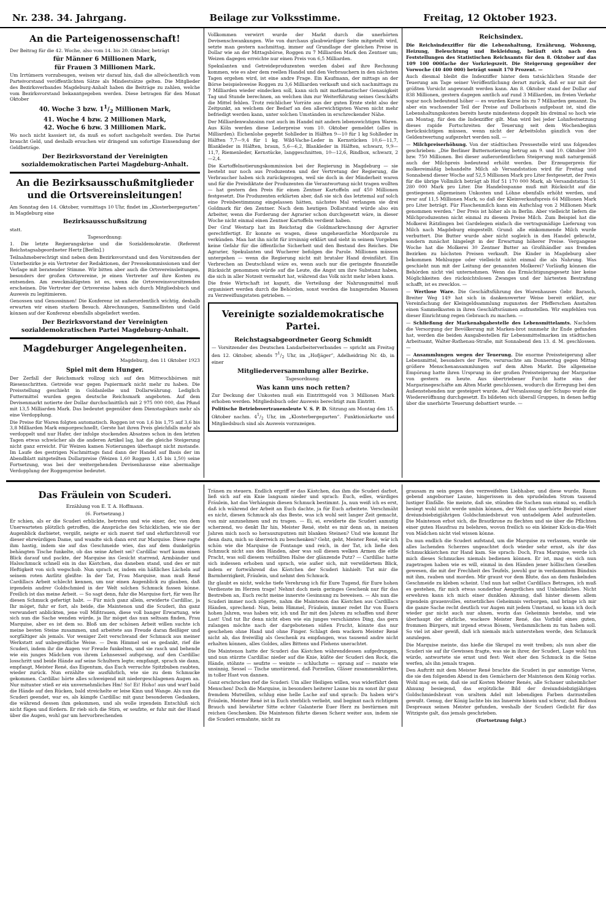Nr. 238. 34. Jahrgang. Beilage zur Volksstimme. Freitag, 12 Oktober 1923.
An die Parteigenossenschaft!
Der Beitrag für die 42. Woche, also vom 14. bis 20. Oktober, beträgt
für Männer 6 Millionen Mark,
für Frauen 3 Millionen Mark.
Um Irrtümern vorzubeugen, weisen wir darauf hin, daß die allwöchentlich vom Parteivorstand veröffentlichten Sätze als Mindestsätze gelten. Die Mitglieder des Bezirksverbandes Magdeburg-Anhalt haben die Beiträge zu zahlen, welche vom Bezirksvorstand bekanntgegeben werden. Diese betragen für den Monat Oktober
40. Woche 3 bzw. 11/2 Millionen Mark,
41. Woche 4 bzw. 2 Millionen Mark,
42. Woche 6 bzw. 3 Millionen Mark.
Wo noch nicht kassiert ist, da muß es sofort nachgeholt werden. Die Partei braucht Geld, und deshalb ersuchen wir dringend um sofortige Einsendung der Geldbeträge.
Der Bezirksvorstand der Vereinigten sozialdemokratischen Partei Magdeburg-Anhalt.
An die Bezirksausschußmitglieder und die Ortsvereinsleitungen!
Am Sonntag den 14. Oktober, vormittags 10 Uhr, findet im „Klosterbergegarten“ in Magdeburg eine
Bezirksausschußsitzung
statt.
Tagesordnung:
1. Die letzte Regierungskrise und die Sozialdemokratie. (Referent Reichstagsabgeordneter Hertz [Berlin].)
Teilnahmeberechtigt sind neben dem Bezirksvorstand und den Vorsitzenden der Unterbezirke je ein Vertreter der Redaktionen, der Pressekommissionen und der Verlage mit beratender Stimme. Wir bitten aber auch die Ortsvereinsleitungen, besonders der großen Ortsvereine, je einen Vertreter auf ihre Kosten zu entsenden. Am zweckmäßigsten ist es, wenn die Ortsvereinsvorsitzenden erscheinen. Die Vertreter der Ortsvereine haben sich durch Mitgliedsbuch und Ausweis zu legitimieren.
Genossen und Genossinnen! Die Konferenz ist außerordentlich wichtig, deshalb erwarten wir einen starken Besuch. Abrechnungen, Sammellisten und Geld können auf der Konferenz ebenfalls abgeliefert werden.
Der Bezirksvorstand der Vereinigten sozialdemokratischen Partei Magdeburg-Anhalt.
Magdeburger Angelegenheiten.
Magdeburg, den 11 Oktober 1923
Spiel mit dem Hunger.
Der Zerfall der Reichsmark vollzog sich auf den Mittwochbörsen mit Riesenschritten. Getreide war gegen Papiermark nicht mehr zu haben. Die Preisstellung geschieht in Goldanleihe und Dollarwährung. Lediglich Futtermittel wurden gegen deutsche Reichsmark angeboten. Auf dem Devisenmarkt notierte der Dollar durchschnittlich mit 2 975 000 000, das Pfund mit 13,5 Milliarden Mark. Das bedeutet gegenüber dem Dienstagskurs mehr als eine Verdopplung.
Die Preise für Waren folgten automatisch. Roggen ist von 1,6 bis 1,75 auf 3,6 bis 3,8 Milliarden Mark emporgeschnellt, Gerste hat ihren Preis gleichfalls mehr als verdoppelt und nur Hafer, der infolge stockenden Absatzes schon in den letzten Tagen etwas schwächer als die anderen Artikel lag, hat die gleiche Steigerung nicht ganz erreicht. Für Weizen kamen Notierungen überhaupt nicht zustande. Im Laufe des gestrigen Nachmittags fand dann der Handel auf Basis der im Abendblatt mitgeteilten Dollarpreise (Weizen 1,60 Roggen 1,45 bis 1,50) seine Fortsetzung, was bei der weitergehenden Devisenhausse eine abermalige Verdopplung der Roggenpreise bedeutet.
Vollkommen verwirrt wurde der Markt durch die unerhörten Devisenschwankungen. Wie von durchaus glaubwürdiger Seite mitgeteilt wird, setzte man gestern nachmittag, immer auf Grundlage der gleichen Preise in Dollar wie an der Mittagsbörse, Roggen zu 7 Milliarden Mark den Zentner um; Weizen dagegen erreichte nur einen Preis von 6,5 Milliarden.
Spekulanten und Getreideproduzenten werden dabei auf ihre Rechnung kommen, wie es aber dem reellen Handel und den Verbrauchern in den nächsten Tagen ergehen wird, ist eine andre Frage. Ein Kaufmann, der mittags an der Börse beispielsweise Roggen zu 3,6 Milliarden verkauft und sich nachmittags zu 7 Milliarden wieder eindecken soll, kann sich mit mathematischer Genauigkeit Tag und Stunde berechnen, an welchen ihm zur Weiterführung seines Geschäfts die Mittel fehlen. Trotz reichlicher Vorräte aus der guten Ernte steht also der Zeitpunkt, an welchem der Bedarf an den allerwichtigsten Waren nicht mehr befriedigt werden kann, unter solchen Umständen in erschreckender Nähe.
Der Milliardenwahnsinn rast auch im Handel mit andern lebenswichtigen Waren. Aus Köln werden diese Lederpreise vom 10. Oktober gemeldet (alles in Milliarden): Eichenlohe gegerbt Sohlleder in Hälften 9—10 für 1 kg Sohlleder in Hälften 7,7—9,4 für 1 kg. Wild-Vache-Leder in Kernstücken 10,6—11,7, Blankleder in Hälften, braun, 5,6—6,2, Blankleder in Hälften, schwarz, 9,9—11,7, Riemenleder, Kernstücke, langgeschnitten, 10—12,6, Rindbox, schwarz, 2—2,4.
Die Kartoffelnotierungskommission bei der Regierung in Magdeburg — sie besteht nur noch aus Produzenten und der Vertretung der Regierung, die Verbraucher haben sich zurückgezogen, weil sie doch in der Minderheit waren und für die Preisdiktate der Produzenten die Verantwortung nicht tragen wollten — hat gestern den Preis für einen Zentner Kartoffeln auf 450 Millionen festgesetzt. Die Produzenten erklärten aber, daß sie sich das letztemal auf solch eine Preisbestimmung eingelassen hätten, nächstes Mal verlangen sie drei Goldmark für den Zentner. Nach dem heutigen Dollarstand würde also ein Arbeiter, wenn die Forderung der Agrarier schon durchgesetzt wäre, in dieser Woche nicht einmal einen Zentner Kartoffeln verdient haben.
Der Graf Westarp hat im Reichstag die Goldmarkrechnung der Agrarier gerechtfertigt. Er konnte es wagen, diese ungeheuerliche Mordparole zu verkünden. Man hat ihn nicht für irrsinnig erklärt und sieht in seinem Vorgehen keine Gefahr für die öffentliche Sicherheit und den Bestand des Reiches. Die Agrarier, Spekulanten und Wucherer befolgen die Parole. Millionen müssen untergehen — wenn die Regierung nicht mit brutaler Hand dreinfährt. Ein Verbrechen an Deutschland wäre es, wenn auch nur die geringste finanzielle Rücksicht genommen würde auf die Leute, die Angst um ihre Substanz haben, die sich in aller Notzeit vermehrt hat, während das Volk nicht mehr leben kann.
Die freie Wirtschaft ist kaputt, die Verteilung der Nahrungsmittel muß organisiert werden durch die Behörden, sonst werden die hungernden Massen zu Verzweiflungstaten getrieben. —
Vereinigte sozialdemokratische Partei.
Reichstagsabgeordneter Georg Schmidt
— Vorsitzender des Deutschen Landarbeiterverbandes — spricht am Freitag den 12. Oktober, abends 71/2 Uhr, im „Hofjäger“, Adelheidring Nr. 4b, in einer
Mitgliederversammlung aller Bezirke.
Tagesordnung:
Was kann uns noch retten?
Zur Deckung der Unkosten muß ein Eintrittsgeld von 3 Millionen Mark erhoben werden. Mitgliedsbuch oder Ausweis berechtigt zum Eintritt.
Politische Betriebsvertrauensleute V. S. P. D. Sitzung am Montag den 15. Oktober nachm. 41/2 Uhr, im „Klosterbergegarten“. Funktionärkarte und Mitgliedsbuch sind als Ausweis vorzuzeigen.
Reichsindex.
Die Reichsindexziffer für die Lebenshaltung, Ernährung, Wohnung, Heizung, Beleuchtung und Bekleidung, beläuft sich nach den Feststellungen des Statistischen Reichsamts für den 8. Oktober auf das 109 100 000fache der Vorkriegszeit. Die Steigerung gegenüber der Vorwoche (40 400 000) beträgt somit 170 Prozent. —
Auch diesmal bleibt die Indexziffer hinter dem tatsächlichen Stande der Teuerung am Tage seiner Veröffentlichung derart zurück, daß er nur mit der größten Vorsicht angewandt werden kann. Am 8. Oktober stand der Dollar auf 838 Millionen, gestern dagegen amtlich auf rund 3 Milliarden, im freien Verkehr sogar noch bedeutend höher — es wurden Kurse bis zu 7 Milliarden genannt. Da aber ein wachsender Teil der Preise auf Dollarbasis aufgebaut ist, sind die Lebenshaltungskosten bereits heute mindestens doppelt bis dreimal so hoch wie am Montag, für den die Indexziffer gilt. Man wird bei jeder Lohnfestsetzung dieses rapide Fortschreiten der Teuerung seit dem Wochenbeginn berücksichtigen müssen, wenn nicht der Arbeitslohn gänzlich von der Geldentwertung aufgezehrt werden soll. —
— Milchpreiserhöhung. Von der städtischen Pressestelle wird uns folgendes geschrieben: „Die Berliner Butternotierung betrug am 9. und 10. Oktober 300 bzw. 750 Millionen. Bei dieser außerordentlichen Steigerung muß naturgemäß auch der Milchpreis bedeutend erhöht werden. Der Erzeugerpreis für molkereimäßig behandelte Milch ab Versandstation wird für Freitag und Sonnabend dieser Woche auf 52,5 Millionen Mark pro Liter festgesetzt, der Preis für die übrige Vollmilch beträgt ab Hof 51 170 000 Mark, ab Versandstation 51 280 000 Mark pro Liter. Die Handelsspanne muß mit Rücksicht auf die gestiegenen allgemeinen Unkosten und Löhne ebenfalls erhöht werden, und zwar auf 11,5 Millionen Mark, so daß der Kleinverkaufspreis 64 Millionen Mark pro Liter beträgt. Für Flaschenmilch kann ein Aufschlag von 2 Millionen Mark genommen werden.“ Der Preis ist höher als in Berlin. Aber vielleicht liefern die Milchproduzenten nicht einmal zu diesem Preise Milch. Zum Beispiel hat die Molkerei Rätzlingen bei Gardelegen einfach die vertragsmäßige Lieferung von Milch nach Magdeburg eingestellt. Grund: alle einkommende Milch wurde verbuttert. Die Butter wurde aber nicht sogleich in den Handel gebracht, sondern zunächst hingelegt in der Erwartung höherer Preise. Vergangene Woche hat die Molkerei 30 Zentner Butter an Großhändler aus fremden Bezirken zu höchsten Preisen verkauft. Die Kinder in Magdeburg aber bekommen Mehlsuppe oder vielleicht nicht einmal die als Nahrung. Was geschieht nun mit der Leitung der genannten Molkerei? Vorläufig können die Behörden nicht viel unternehmen. Wenn das Ermächtigungsgesetz hier keine Möglichkeiten des rücksichtslosen Zwanges und der härtesten Bestrafung schafft, ist es zwecklos. —
— Wertlose Ware. Die Geschäftsführung des Warenhauses Gebr. Barasch, Breiter Weg 149 hat sich in dankenswerter Weise bereit erklärt, zur Vereinfachung der Kleingeldsammlung zugunsten der Pfefferschen Anstalten einen Sammelkasten in ihren Geschäftsräumen aufzustellen. Wir empfehlen von dieser Einrichtung regen Gebrauch zu machen. —
— Schließung der Markenabgabestelle des Lebensmittelamts. Nachdem die Versorgung der Bevölkerung mit Marken-brot nunmehr ihr Ende gefunden hat, werden die beiden Ausgabestellen für Lebensmittelmarken im städtischen Arbeitsamt, Walter-Rathenau-Straße, mit Sonnabend den 13. d. M. geschlossen. —
— Ansammlungen wegen der Teuerung. Die enorme Preissteigerung aller Lebensmittel, besonders der Fette, verursachte am Donnerstag gegen Mittag größere Menschenansammlungen auf dem Alten Markt. Die allgemeine Empörung hatte ihren Ursprung in der großen Preissteigerung der Margarine von gestern zu heute. Aus übertriebener Furcht hatte eins der Margarinegeschäfte am Alten Markt geschlossen, wodurch die Erregung bei den Außenstehenden nur gesteigert wurde. Auf Veranlassung der Schupo wurde die Wiedereröffnung durchgesetzt. Es bildeten sich überall Gruppen, in denen heftig über die unerhörte Teuerung debattiert wurde. —
Das Fräulein von Scuderi.
Erzählung von E. T. A. Hoffmann.
(6. Fortsetzung.)
Er schien, als er die Scuderi erblickte, betreten und wie einer, der, von dem Unerwarteten plötzlich getroffen, die Ansprüche des Schicklichen, wie sie der Augenblick darbietet, vergißt, neigte er sich zuerst tief und ehrfurchtsvoll vor dieser ehrwürdigen Dame, und wandte sich dann erst zur Marquise. Diese ragte ihm hastig, indem sie auf das Geschmeide wies, das auf dem dunkelgrün behängten Tische funkelte, ob das seine Arbeit sei? Cardillac warf kaum einen Blick darauf und packte, der Marquise ins Gesicht starrend, Armbänder und Halsschmuck schnell ein in das Kästchen, das daneben stand, und des er mit Heftigkeit von sich wegschob. Nun sprach er, indem ein häßliches Lächeln auf seinem roten Antlitz gleißte: In der Tat, Frau Marquise, man muß René Cardillacs Arbeit schlecht kennen, um nur einen Augenblick zu glauben, daß irgendein andrer Goldschmied in der Welt solchen Schmuck fassen könne. Freilich ist das meine Arbeit. — So sagt denn, fuhr die Marquise fort, für wen Ihr diesen Schmuck gefertigt habt. — Für mich ganz allein, erwiderte Cardillac, ja Ihr möget, fuhr er fort, als beide, die Maintenon und die Scuderi, ihn ganz verwundert anblickten, jene voll Mißtrauen, diese voll banger Erwartung, wie sich nun die Sache wenden würde, ja Ihr möget das nun seltsam finden, Frau Marquise, aber es ist dem so. Bloß um der schönen Arbeit willen suchte ich meine besten Steine zusammen, und arbeitete aus Freude daran fleißiger und sorgfältiger als jemals. Vor weniger Zeit verschwand der Schmuck aus meiner Werkstatt auf unbegreifliche Weise. — Dem Himmel sei es gedankt, rief die Scuderi, indem ihr die Augen vor Freude funkelten, und sie rasch und behende wie ein junges Mädchen von ihrem Lehnsessel aufsprang, auf den Cardillac losschritt und beide Hände auf seine Schultern legte; empfangt, sprach sie dann, empfangt, Meister René, das Eigentum, das Euch verruchte Spitzbuben raubten, wieder zurück. Nun erzählte sie ausführlich, wie sie zu dem Schmucke gekommen. Cardillac hörte alles schweigend mit niedergeschlagenen Augen an. Nur mitunter stieß er ein unvernehmliches Hm! So! Ei! Hoho! aus und warf bald die Hände auf den Rücken, bald streichelte er leise Kinn und Wange. Als nun die Scuderi geendet, war es, als kämpfe Cardillac mit ganz besonderen Gedanken, die während dessen ihm gekommen, und als wolle irgendein Entschluß sich nicht fügen und fördern. Er rieb sich die Stirn, er seufzte, er fuhr mit der Hand über die Augen, wohl gar um hervorbrechenden
Tränen zu steuern. Endlich ergriff er das Kästchen, das ihm die Scuderi darbot, ließ sich auf ein Knie langsam nieder und sprach: Euch, edles, würdiges Fräulein, hat das Verhängnis diesen Schmuck bestimmt. Ja, nun weiß ich es erst, daß ich während der Arbeit an Euch dachte, ja für Euch arbeitete. Verschmäht es nicht, diesen Schmuck als das Beste, was ich wohl seit langer Zeit gemacht, von mir anzunehmen und zu tragen. — Ei, ei, erwiderte die Scuderi anmutig scherzend, wo denkt Ihr hin, Meister René, steht es mir denn an, in meinen Jahren mich noch so herauszuputzen mit blanken Steinen? Und wie kommt Ihr denn dazu, mich so überreich zu beschenken? Geht, geht, Meister René, wär ich schön wie die Marquise de Fontange und reich, in der Tat, ich ließe den Schmuck nicht aus den Händen, aber was soll diesen welken Armen die eitle Pracht, was soll diesem verhüllten Halse der glänzende Putz? — Cardillac hatte sich indessen erhoben und sprach, wie außer sich, mit verwildertem Blick, indem er fortwährend das Kästchen der Scuderi hinhielt: Tut mir die Barmherzigkeit, Fräulein, und nehmt den Schmuck.
Ihr glaubt es nicht, welche tiefe Verehrung ich für Eure Tugend, für Eure hohen Verdienste im Herzen trage! Nehmt doch mein geringes Geschenk nur für das Bestreben an, Euch recht meine innerste Gesinnung zu beweisen. — Als nun die Scuderi immer noch zögerte, nahm die Maintenon das Kästchen aus Cardillacs Händen, sprechend: Nun, beim Himmel, Fräulein, immer redet Ihr von Euern hohen Jahren, was haben wir, ich und Ihr mit den Jahren zu schaffen und ihrer Last! Und tut Ihr denn nicht eben wie ein junges verschämtes Ding, das gern zulangen möchte nach der dargebotenen süßen Frucht, könnte das nur geschehen ohne Hand und ohne Finger. Schlagt dem wackern Meister René nicht ab, das freiwillig als Geschenk zu empfangen, was tausend andre nicht erhalten können, alles Goldes, alles Bittens und Flehens unerachtet.
Die Maintenon hatte der Scuderi das Kästchen währenddessen aufgedrungen, und nun stürzte Cardillac nieder auf die Knie, küßte der Scuderi den Rock, die Hände, stöhnte — seufzte — weinte — schluchzte — sprang auf — rannte wie unsinnig, Sessel — Tische umstürzend, daß Porzellan, Gläser zusammenklirrten, in toller Hast von dannen.
Ganz erschrocken rief die Scuderi: Um aller Heiligen willen, was widerfährt dem Menschen! Doch die Marquise, in besonders heiterer Laune bis zu sonst ihr ganz fremdem Mutwillen, schlug eine helle Lache auf und sprach: Da haben wir's Fräulein, Meister René ist in Euch sterblich verliebt, und beginnt nach richtigem Brauch und bewährter Sitte echter Galanterie Euer Herz zu bestürmen mit reichen Geschenken. Die Maintenon führte diesen Scherz weiter aus, indem sie die Scuderi ermahnte, nicht zu
grausam zu sein gegen den verzweifelten Liebhaber, und diese wurde, Raum gebend angeborner Laune, hingerissen in den sprudelnden Strom tausend lustiger Einfälle. Sie meinte, daß sie, stünden die Sachen nun einmal so, endlich besiegt wohl nicht werde umhin können, der Welt das unerhörte Beispiel einer dreiundsiebzigjährigen Goldschmiedsbraut von untadelgem Adel aufzustellen. Die Maintenon erbot sich, die Brautkrone zu flechten und sie über die Pflichten einer guten Hausfrau zu belehren, wovon freilich so ein kleiner Kick-in-die-Welt von Mädchen nicht viel wissen könne.
Da nun endlich die Scuderi aufstand, um die Marquise zu verlassen, wurde sie alles lachenden Scherzes ungeachtet doch wieder sehr ernst, als ihr das Schmuckkästchen zur Hand kam. Sie sprach: Doch, Frau Marquise, werde ich mich dieses Schmuckes niemals bedienen können. Er ist, mag es sich nun zugetragen haben wie es will, einmal in den Händen jener höllischen Gesellen gewesen, die mit der Frechheit des Teufels, jawohl gar in verdammtem Bündnis mit ihm, rauben und morden. Mir graust vor dem Blute, das an dem funkelnden Geschmeide zu kleben scheint. Und nun hat selbst Cardillacs Betragen, ich muß es gestehen, für mich etwas sonderbar Aengstliches und Unheimliches. Nicht erwehren kann ich mich einer dunklen Ahnung, daß hinter diesem allem irgendein grauenvolles, entsetzliches Geheimnis verborgen, und bringe ich mir die ganze Sache recht deutlich vor Augen mit jedem Umstand, so kann ich doch wieder gar nicht auch nur ahnen, worin das Geheimnis bestehe, und wie überhaupt der ehrliche, wackere Meister René, das Vorbild eines guten, frommen Bürgers, mit irgend etwas Bösem, Verdammlichem zu tun haben soll. So viel ist aber gewiß, daß ich niemals mich unterstehen werde, den Schmuck anzulegen.
Die Marquise meinte, das hieße die Skrupel zu weit treiben; als nun aber die Scuderi sie auf ihr Gewissen fragte, was sie in ihrer, der Scuderi, Lage wohl tun würde, antwortete sie ernst und fest: Weit eher den Schmuck in die Seine werfen, als ihn jemals tragen.
Den Auftritt mit dem Meister René brachte die Scuderi in gar anmutige Verse, die sie den folgenden Abend in den Gemächern der Maintenon dem König vorlas. Wohl mag es sein, daß sie auf Kosten Meister Renés, alle Schauer unheimlicher Ahnung besiegend, das ergötzliche Bild der dreiundsiebzigjährigen Goldschmiedsbraut von uraltem Adel mit lebendigen Farben darzustellen gewußt. Genug, der König lachte bis ins Innerste hinein und schwur, daß Boileau Despreaux seinen Meister gefunden, weshalb der Scuderi Gedicht für das Witzigste galt, das jemals geschrieben.
(Fortsetzung folgt.)